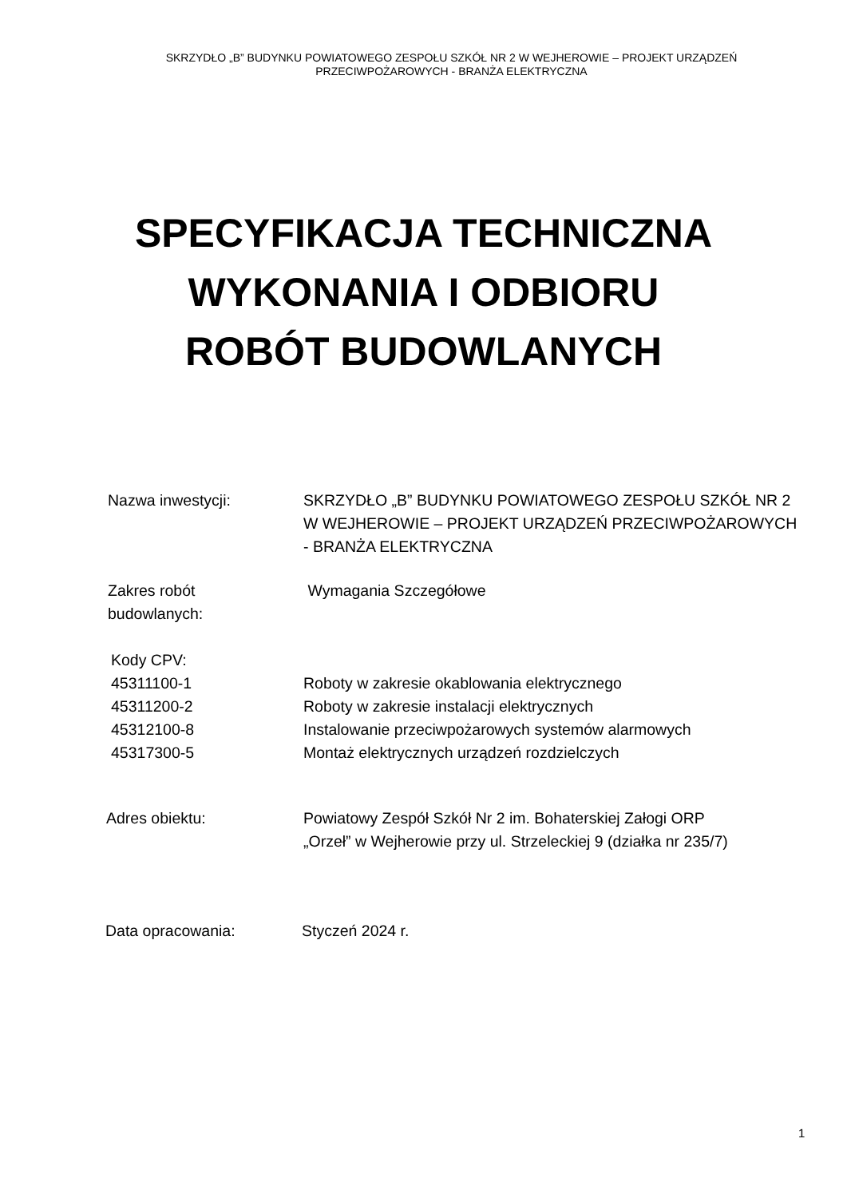SKRZYDŁO „B” BUDYNKU POWIATOWEGO ZESPOŁU SZKÓŁ NR 2 W WEJHEROWIE – PROJEKT URZĄDZEŃ
PRZECIWPOŻAROWYCH - BRANŻA ELEKTRYCZNA
SPECYFIKACJA TECHNICZNA
WYKONANIA I ODBIORU
ROBÓT BUDOWLANYCH
Nazwa inwestycji: SKRZYDŁO „B” BUDYNKU POWIATOWEGO ZESPOŁU SZKÓŁ NR 2 W WEJHEROWIE – PROJEKT URZĄDZEŃ PRZECIWPOŻAROWYCH - BRANŻA ELEKTRYCZNA
Zakres robót
budowlanych:
Wymagania Szczegółowe
Kody CPV:
45311100-1
45311200-2
45312100-8
45317300-5
Roboty w zakresie okablowania elektrycznego
Roboty w zakresie instalacji elektrycznych
Instalowanie przeciwpożarowych systemów alarmowych
Montaż elektrycznych urządzeń rozdzielczych
Adres obiektu: Powiatowy Zespół Szkół Nr 2 im. Bohaterskiej Załogi ORP „Orzeł” w Wejherowie przy ul. Strzeleckiej 9 (działka nr 235/7)
Data opracowania: Styczeń 2024 r.
1